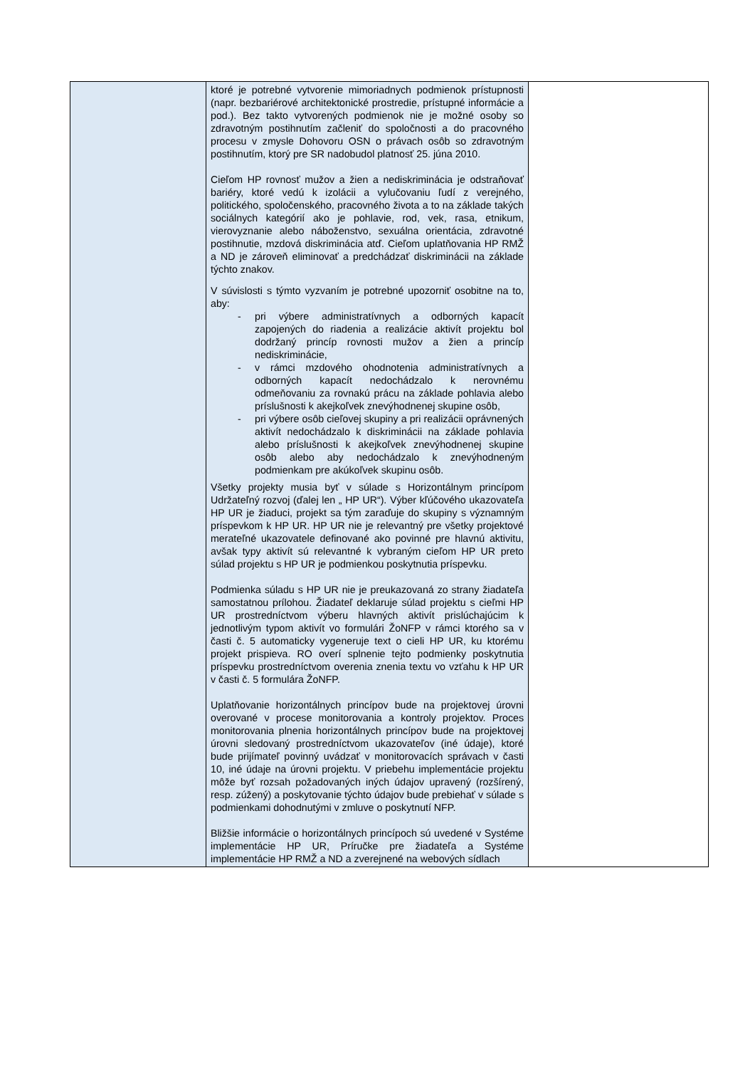| | ktoré je potrebné vytvorenie mimoriadnych podmienok prístupnosti (napr. bezbariérové architektonické prostredie, prístupné informácie a pod.). Bez takto vytvorených podmienok nie je možné osoby so zdravotným postihnutím začleniť do spoločnosti a do pracovného procesu v zmysle Dohovoru OSN o právach osôb so zdravotným postihnutím, ktorý pre SR nadobudol platnosť 25. júna 2010. Cieľom HP rovnosť mužov a žien a nediskriminácia je odstraňovať bariéry, ktoré vedú k izolácii a vylučovaniu ľudí z verejného, politického, spoločenského, pracovného života a to na základe takých sociálnych kategórií ako je pohlavie, rod, vek, rasa, etnikum, vierovyznanie alebo náboženstvo, sexuálna orientácia, zdravotné postihnutie, mzdová diskriminácia atď. Cieľom uplatňovania HP RMŽ a ND je zároveň eliminovať a predchádzať diskriminácii na základe týchto znakov. V súvislosti s týmto vyzvaním je potrebné upozorniť osobitne na to, aby: - pri výbere administratívnych a odborných kapacít zapojených do riadenia a realizácie aktivít projektu bol dodržaný princíp rovnosti mužov a žien a princíp nediskriminácie, - v rámci mzdového ohodnotenia administratívnych a odborných kapacít nedochádzalo k nerovnému odmeňovaniu za rovnakú prácu na základe pohlavia alebo príslušnosti k akejkoľvek znevýhodnenej skupine osôb, - pri výbere osôb cieľovej skupiny a pri realizácii oprávnených aktivít nedochádzalo k diskriminácii na základe pohlavia alebo príslušnosti k akejkoľvek znevýhodnenej skupine osôb alebo aby nedochádzalo k znevýhodneným podmienkam pre akúkoľvek skupinu osôb. Všetky projekty musia byť v súlade s Horizontálnym princípom Udržateľný rozvoj (ďalej len „ HP UR“). Výber kľúčového ukazovateľa HP UR je žiaduci, projekt sa tým zaraďuje do skupiny s významným príspevkom k HP UR. HP UR nie je relevantný pre všetky projektové merateľné ukazovatele definované ako povinné pre hlavnú aktivitu, avšak typy aktivít sú relevantné k vybraným cieľom HP UR preto súlad projektu s HP UR je podmienkou poskytnutia príspevku. Podmienka súladu s HP UR nie je preukazovaná zo strany žiadateľa samostatnou prílohou. Žiadateľ deklaruje súlad projektu s cieľmi HP UR prostredníctvom výberu hlavných aktivít prislúchajúcim k jednotlivým typom aktivít vo formulári ŽoNFP v rámci ktorého sa v časti č. 5 automaticky vygeneruje text o cieli HP UR, ku ktorému projekt prispieva. RO overí splnenie tejto podmienky poskytnutia príspevku prostredníctvom overenia znenia textu vo vzťahu k HP UR v časti č. 5 formulára ŽoNFP. Uplatňovanie horizontálnych princípov bude na projektovej úrovni overované v procese monitorovania a kontroly projektov. Proces monitorovania plnenia horizontálnych princípov bude na projektovej úrovni sledovaný prostredníctvom ukazovateľov (iné údaje), ktoré bude prijímateľ povinný uvádzať v monitorovacích správach v časti 10, iné údaje na úrovni projektu. V priebehu implementácie projektu môže byť rozsah požadovaných iných údajov upravený (rozšírený, resp. zúžený) a poskytovanie týchto údajov bude prebiehať v súlade s podmienkami dohodnutými v zmluve o poskytnutí NFP. Bližšie informácie o horizontálnych princípoch sú uvedené v Systéme implementácie HP UR, Príručke pre žiadateľa a Systéme implementácie HP RMŽ a ND a zverejnené na webových sídlach | |